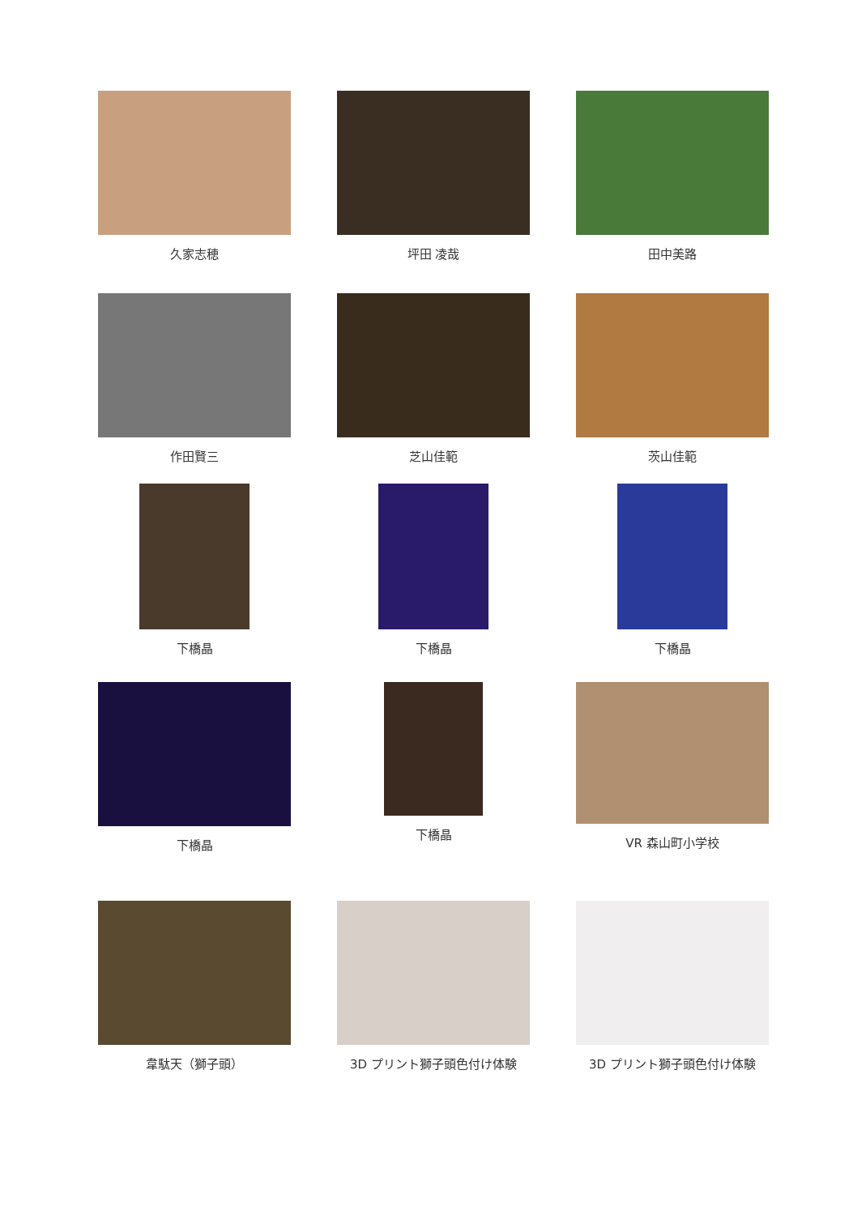久家志穂
坪田 凌哉
田中美路
作田賢三
芝山佳範
茨山佳範
下橋晶
下橋晶
下橋晶
下橋晶
下橋晶
VR 森山町小学校
韋駄天（獅子頭）
3D プリント獅子頭色付け体験
3D プリント獅子頭色付け体験